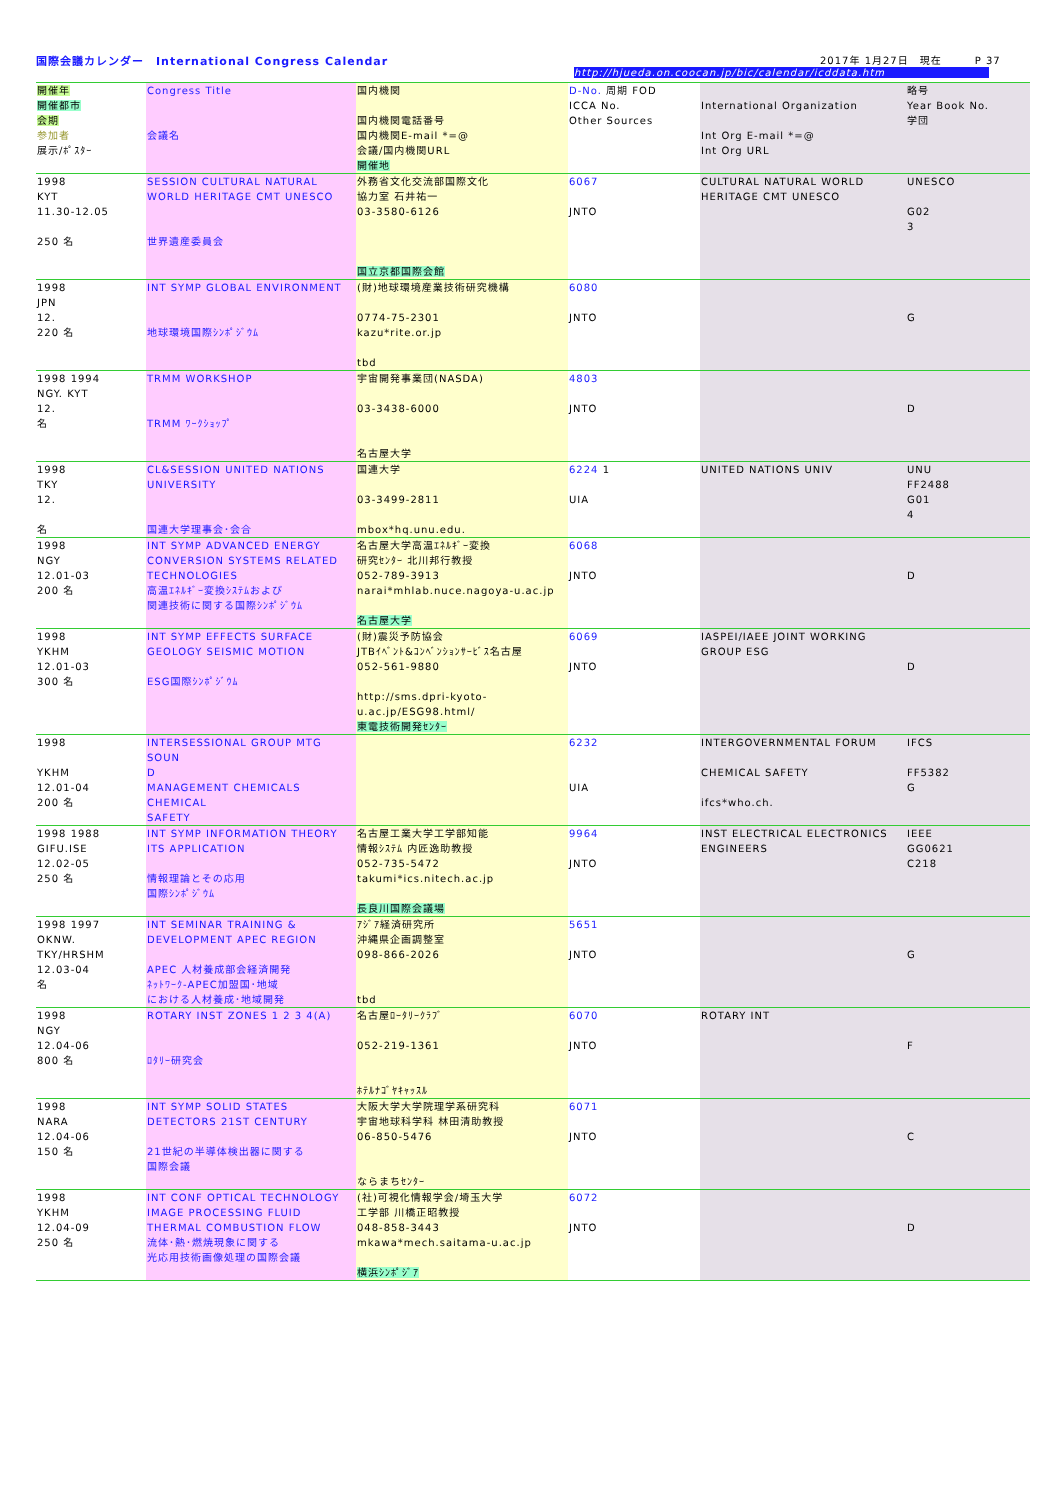国際会議カレンダー　International Congress Calendar
2017年 1月27日　現在　　　P 37
http://hjueda.on.coocan.jp/bic/calendar/icddata.htm
| 開催年 開催都市 会期 参加者 展示/ﾎﾟｽﾀｰ | Congress Title 会議名 | 国内機関 国内機関電話番号 国内機関E-mail *=@ 会議/国内機関URL 開催地 | D-No. 周期 FOD ICCA No. Other Sources | International Organization Int Org E-mail *=@ Int Org URL | 略号 Year Book No. 学団 |
| 1998 KYT 11.30-12.05 250 名 | SESSION CULTURAL NATURAL WORLD HERITAGE CMT UNESCO 世界遺産委員会 | 外務省文化交流部国際文化 協力室 石井祐一 03-3580-6126 国立京都国際会館 | 6067 JNTO | CULTURAL NATURAL WORLD HERITAGE CMT UNESCO | UNESCO G02 3 |
| 1998 JPN 12. 220 名 | INT SYMP GLOBAL ENVIRONMENT 地球環境国際ｼﾝﾎﾟｼﾞｳﾑ | (財)地球環境産業技術研究機構 0774-75-2301 kazu*rite.or.jp tbd | 6080 JNTO | | G |
| 1998 1994 NGY. KYT 12. 名 | TRMM WORKSHOP TRMM ﾜｰｸｼｮｯﾌﾟ | 宇宙開発事業団(NASDA) 03-3438-6000 名古屋大学 | 4803 JNTO | | D |
| 1998 TKY 12. 名 | CL&SESSION UNITED NATIONS UNIVERSITY 国連大学理事会･会合 | 国連大学 03-3499-2811 mbox*hq.unu.edu. | 6224 1 UIA | UNITED NATIONS UNIV | UNU FF2488 G01 4 |
| 1998 NGY 12.01-03 200 名 | INT SYMP ADVANCED ENERGY CONVERSION SYSTEMS RELATED TECHNOLOGIES 高温ｴﾈﾙｷﾞｰ変換ｼｽﾃﾑおよび 関連技術に関する国際ｼﾝﾎﾟｼﾞｳﾑ | 名古屋大学高温ｴﾈﾙｷﾞｰ変換 研究ｾﾝﾀｰ 北川邦行教授 052-789-3913 narai*mhlab.nuce.nagoya-u.ac.jp 名古屋大学 | 6068 JNTO | | D |
| 1998 YKHM 12.01-03 300 名 | INT SYMP EFFECTS SURFACE GEOLOGY SEISMIC MOTION ESG国際ｼﾝﾎﾟｼﾞｳﾑ | (財)震災予防協会 JTBｲﾍﾞﾝﾄ&ｺﾝﾍﾞﾝｼｮﾝｻｰﾋﾞｽ名古屋 052-561-9880 http://sms.dpri-kyoto-u.ac.jp/ESG98.html/ 東電技術開発ｾﾝﾀｰ | 6069 JNTO | IASPEI/IAEE JOINT WORKING GROUP ESG | D |
| 1998 YKHM 12.01-04 200 名 | INTERSESSIONAL GROUP MTG SOUN D MANAGEMENT CHEMICALS CHEMICAL SAFETY | | 6232 UIA | INTERGOVERNMENTAL FORUM CHEMICAL SAFETY ifcs*who.ch. | IFCS FF5382 G |
| 1998 1988 GIFU.ISE 12.02-05 250 名 | INT SYMP INFORMATION THEORY ITS APPLICATION 情報理論とその応用 国際ｼﾝﾎﾟｼﾞｳﾑ | 名古屋工業大学工学部知能 情報ｼｽﾃﾑ 内匠逸助教授 052-735-5472 takumi*ics.nitech.ac.jp 長良川国際会議場 | 9964 JNTO | INST ELECTRICAL ELECTRONICS ENGINEERS | IEEE GG0621 C218 |
| 1998 1997 OKNW. TKY/HRSHM 12.03-04 名 | INT SEMINAR TRAINING & DEVELOPMENT APEC REGION APEC 人材養成部会経済開発 ﾈｯﾄﾜｰｸ-APEC加盟国･地域 における人材養成･地域開発 | ｱｼﾞｱ経済研究所 沖縄県企画調整室 098-866-2026 tbd | 5651 JNTO | | G |
| 1998 NGY 12.04-06 800 名 | ROTARY INST ZONES 1 2 3 4(A) ﾛﾀﾘｰ研究会 | 名古屋ﾛｰﾀﾘｰｸﾗﾌﾞ 052-219-1361 ﾎﾃﾙﾅｺﾞﾔｷｬｯｽﾙ | 6070 JNTO | ROTARY INT | F |
| 1998 NARA 12.04-06 150 名 | INT SYMP SOLID STATES DETECTORS 21ST CENTURY 21世紀の半導体検出器に関する 国際会議 | 大阪大学大学院理学系研究科 宇宙地球科学科 林田清助教授 06-850-5476 ならまちｾﾝﾀｰ | 6071 JNTO | | C |
| 1998 YKHM 12.04-09 250 名 | INT CONF OPTICAL TECHNOLOGY IMAGE PROCESSING FLUID THERMAL COMBUSTION FLOW 流体･熱･燃焼現象に関する 光応用技術画像処理の国際会議 | (社)可視化情報学会/埼玉大学 工学部 川橋正昭教授 048-858-3443 mkawa*mech.saitama-u.ac.jp 横浜ｼﾝﾎﾟｼﾞｱ | 6072 JNTO | | D |